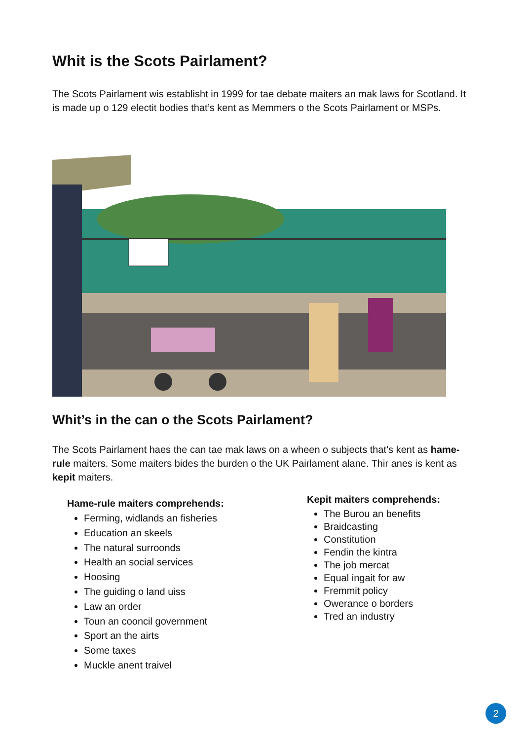Whit is the Scots Pairlament?
The Scots Pairlament wis establisht in 1999 for tae debate maiters an mak laws for Scotland. It is made up o 129 electit bodies that’s kent as Memmers o the Scots Pairlament or MSPs.
Whit’s in the can o the Scots Pairlament?
The Scots Pairlament haes the can tae mak laws on a wheen o subjects that’s kent as hame-rule maiters. Some maiters bides the burden o the UK Pairlament alane. Thir anes is kent as kepit maiters.
Hame-rule maiters comprehends:
Ferming, widlands an fisheries
Education an skeels
The natural surroonds
Health an social services
Hoosing
The guiding o land uiss
Law an order
Toun an cooncil government
Sport an the airts
Some taxes
Muckle anent traivel
Kepit maiters comprehends:
The Burou an benefits
Braidcasting
Constitution
Fendin the kintra
The job mercat
Equal ingait for aw
Fremmit policy
Owerance o borders
Tred an industry
2